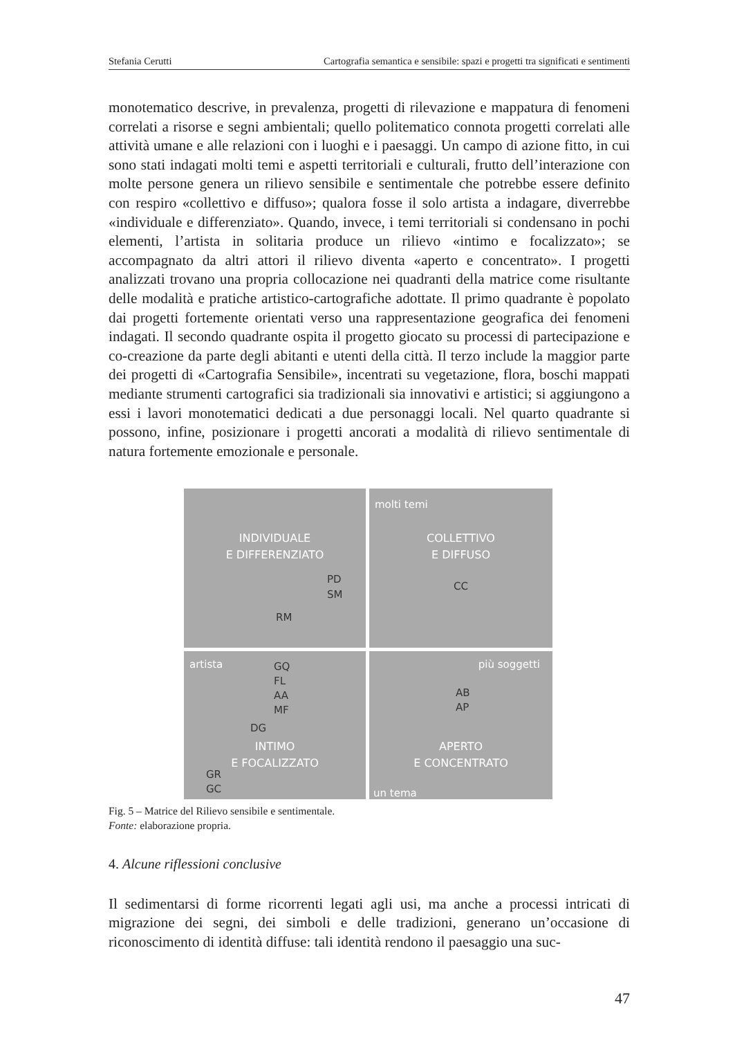Stefania Cerutti Cartografia semantica e sensibile: spazi e progetti tra significati e sentimenti
monotematico descrive, in prevalenza, progetti di rilevazione e mappatura di fenomeni correlati a risorse e segni ambientali; quello politematico connota progetti correlati alle attività umane e alle relazioni con i luoghi e i paesaggi. Un campo di azione fitto, in cui sono stati indagati molti temi e aspetti territoriali e culturali, frutto dell’interazione con molte persone genera un rilievo sensibile e sentimentale che potrebbe essere definito con respiro «collettivo e diffuso»; qualora fosse il solo artista a indagare, diverrebbe «individuale e differenziato». Quando, invece, i temi territoriali si condensano in pochi elementi, l’artista in solitaria produce un rilievo «intimo e focalizzato»; se accompagnato da altri attori il rilievo diventa «aperto e concentrato». I progetti analizzati trovano una propria collocazione nei quadranti della matrice come risultante delle modalità e pratiche artistico-cartografiche adottate. Il primo quadrante è popolato dai progetti fortemente orientati verso una rappresentazione geografica dei fenomeni indagati. Il secondo quadrante ospita il progetto giocato su processi di partecipazione e co-creazione da parte degli abitanti e utenti della città. Il terzo include la maggior parte dei progetti di «Cartografia Sensibile», incentrati su vegetazione, flora, boschi mappati mediante strumenti cartografici sia tradizionali sia innovativi e artistici; si aggiungono a essi i lavori monotematici dedicati a due personaggi locali. Nel quarto quadrante si possono, infine, posizionare i progetti ancorati a modalità di rilievo sentimentale di natura fortemente emozionale e personale.
INDIVIDUALE
E DIFFERENZIATO
PD
SM
RM
molti temi
COLLETTIVO
E DIFFUSO
CC
artista
GQ
FL
AA
MF
DG
INTIMO
E FOCALIZZATO
GR
GC
più soggetti
AB
AP
APERTO
E CONCENTRATO
un tema
Fig. 5 – Matrice del Rilievo sensibile e sentimentale.
Fonte: elaborazione propria.
4. Alcune riflessioni conclusive
Il sedimentarsi di forme ricorrenti legati agli usi, ma anche a processi intricati di migrazione dei segni, dei simboli e delle tradizioni, generano un’occasione di riconoscimento di identità diffuse: tali identità rendono il paesaggio una suc-
47